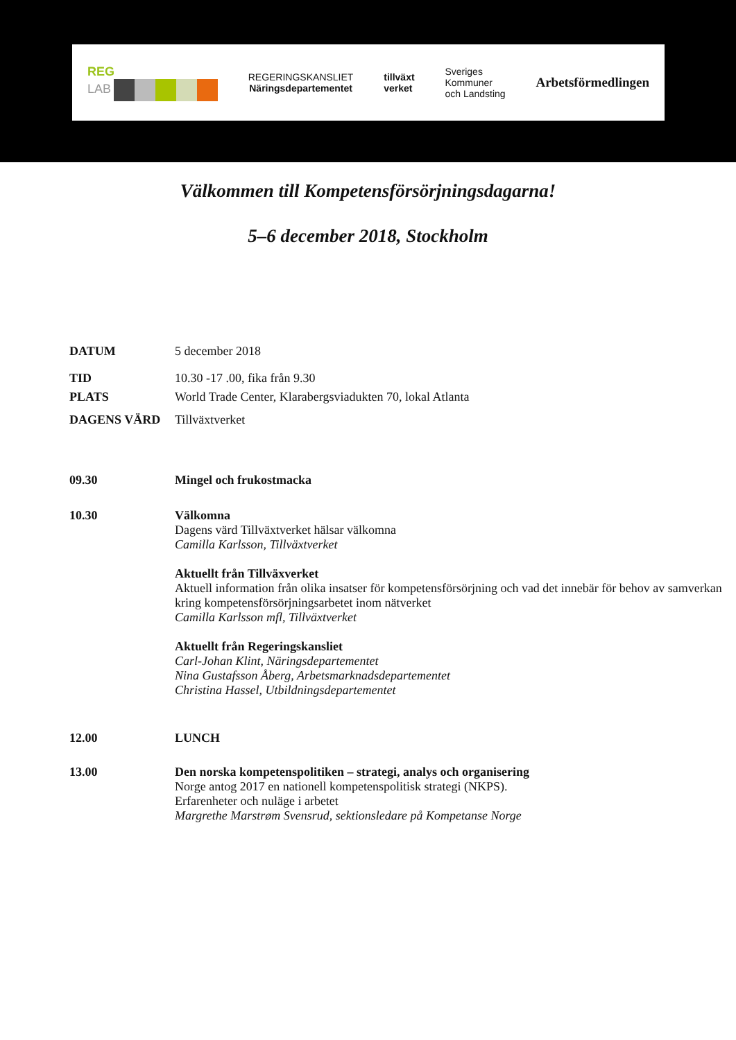REG
LAB
REGERINGSKANSLIET
Näringsdepartementet
tillväxt
verket
Sveriges
Kommuner
och Landsting
Arbetsförmedlingen
Välkommen till Kompetensförsörjningsdagarna!
5–6 december 2018, Stockholm
| DATUM | 5 december 2018 |
| TID | 10.30 -17 .00, fika från 9.30 |
| PLATS | World Trade Center, Klarabergsviadukten 70, lokal Atlanta |
| DAGENS VÄRD | Tillväxtverket |
| 09.30 | Mingel och frukostmacka |
| 10.30 | Välkomna Dagens värd Tillväxtverket hälsar välkomna Camilla Karlsson, Tillväxtverket Aktuellt från Tillväxverket Aktuell information från olika insatser för kompetensförsörjning och vad det innebär för behov av samverkan kring kompetensförsörjningsarbetet inom nätverket Camilla Karlsson mfl, Tillväxtverket Aktuellt från Regeringskansliet Carl-Johan Klint, Näringsdepartementet Nina Gustafsson Åberg, Arbetsmarknadsdepartementet Christina Hassel, Utbildningsdepartementet |
| 12.00 | LUNCH |
| 13.00 | Den norska kompetenspolitiken – strategi, analys och organisering Norge antog 2017 en nationell kompetenspolitisk strategi (NKPS). Erfarenheter och nuläge i arbetet Margrethe Marstrøm Svensrud, sektionsledare på Kompetanse Norge |